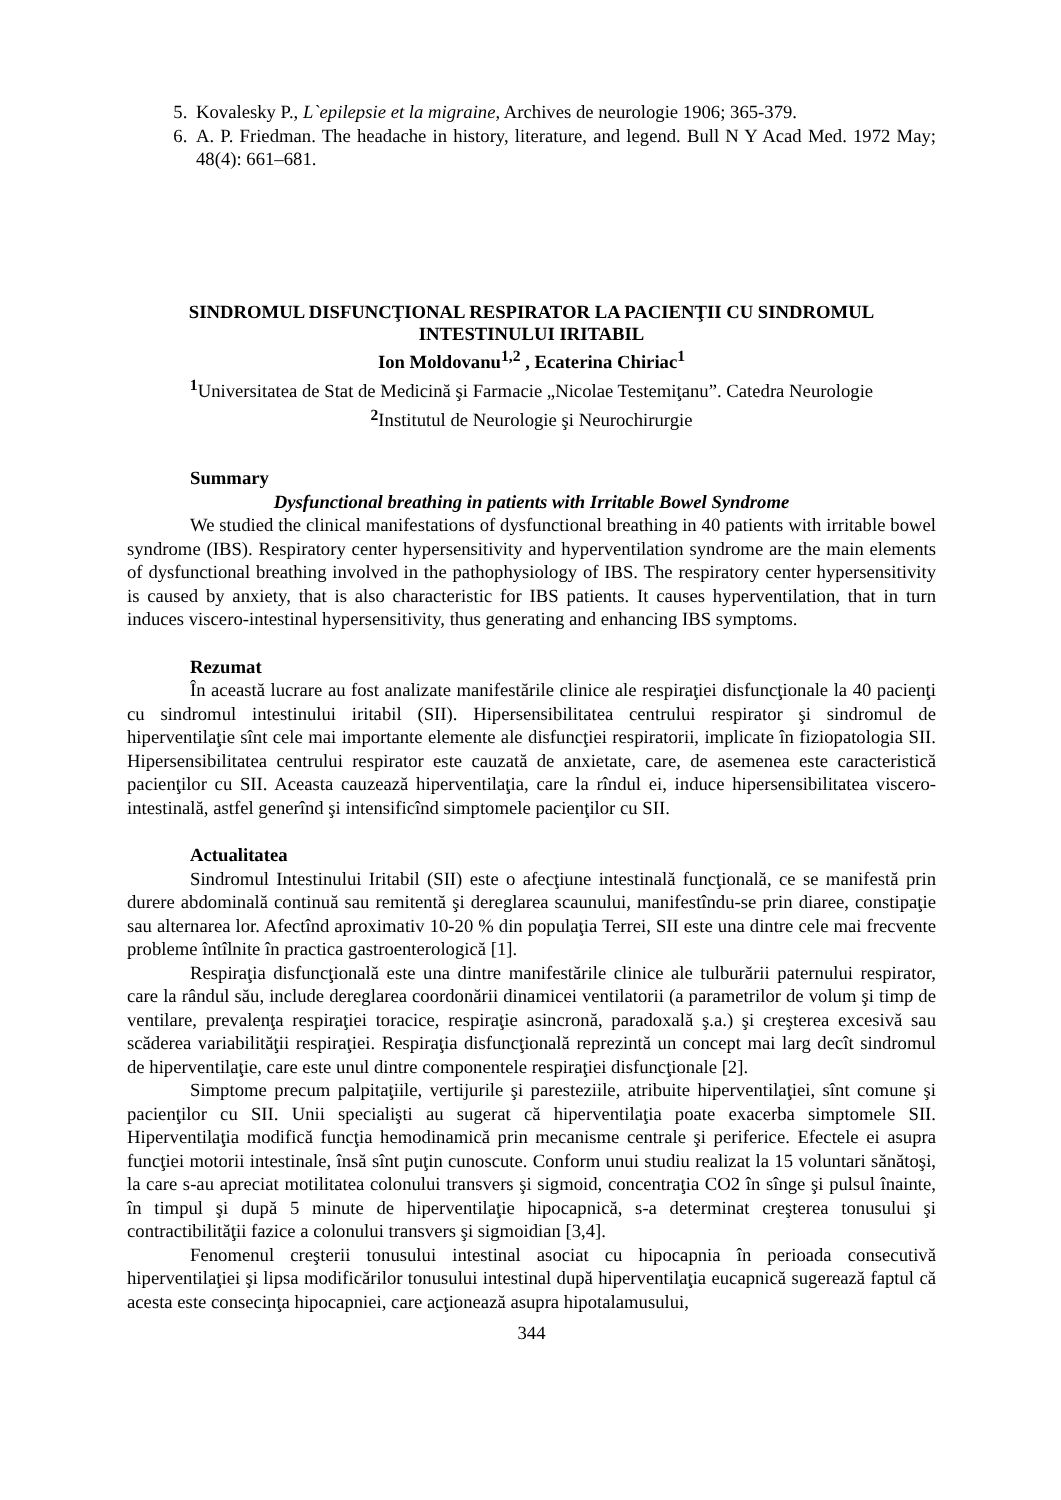5. Kovalesky P., L`epilepsie et la migraine, Archives de neurologie 1906; 365-379.
6. A. P. Friedman. The headache in history, literature, and legend. Bull N Y Acad Med. 1972 May; 48(4): 661–681.
SINDROMUL DISFUNCŢIONAL RESPIRATOR LA PACIENŢII CU SINDROMUL INTESTINULUI IRITABIL
Ion Moldovanu<sup>1,2</sup> , Ecaterina Chiriac<sup>1</sup>
<sup>1</sup> Universitatea de Stat de Medicină şi Farmacie „Nicolae Testemiţanu”. Catedra Neurologie
<sup>2</sup> Institutul de Neurologie şi Neurochirurgie
Summary
Dysfunctional breathing in patients with Irritable Bowel Syndrome
We studied the clinical manifestations of dysfunctional breathing in 40 patients with irritable bowel syndrome (IBS). Respiratory center hypersensitivity and hyperventilation syndrome are the main elements of dysfunctional breathing involved in the pathophysiology of IBS. The respiratory center hypersensitivity is caused by anxiety, that is also characteristic for IBS patients. It causes hyperventilation, that in turn induces viscero-intestinal hypersensitivity, thus generating and enhancing IBS symptoms.
Rezumat
În această lucrare au fost analizate manifestările clinice ale respiraţiei disfuncţionale la 40 pacienţi cu sindromul intestinului iritabil (SII). Hipersensibilitatea centrului respirator şi sindromul de hiperventilaţie sînt cele mai importante elemente ale disfuncţiei respiratorii, implicate în fiziopatologia SII. Hipersensibilitatea centrului respirator este cauzată de anxietate, care, de asemenea este caracteristică pacienţilor cu SII. Aceasta cauzează hiperventilaţia, care la rîndul ei, induce hipersensibilitatea viscero-intestinală, astfel generînd şi intensificînd simptomele pacienţilor cu SII.
Actualitatea
Sindromul Intestinului Iritabil (SII) este o afecţiune intestinală funcţională, ce se manifestă prin durere abdominală continuă sau remitentă şi dereglarea scaunului, manifestîndu-se prin diaree, constipaţie sau alternarea lor. Afectînd aproximativ 10-20 % din populaţia Terrei, SII este una dintre cele mai frecvente probleme întîlnite în practica gastroenterologică [1].
Respiraţia disfuncţională este una dintre manifestările clinice ale tulburării paternului respirator, care la rândul său, include dereglarea coordonării dinamicei ventilatorii (a parametrilor de volum şi timp de ventilare, prevalenţa respiraţiei toracice, respiraţie asincronă, paradoxală ş.a.) şi creşterea excesivă sau scăderea variabilităţii respiraţiei. Respiraţia disfuncţională reprezintă un concept mai larg decît sindromul de hiperventilaţie, care este unul dintre componentele respiraţiei disfuncţionale [2].
Simptome precum palpitaţiile, vertijurile şi paresteziile, atribuite hiperventilaţiei, sînt comune şi pacienţilor cu SII. Unii specialişti au sugerat că hiperventilaţia poate exacerba simptomele SII. Hiperventilaţia modifică funcţia hemodinamică prin mecanisme centrale şi periferice. Efectele ei asupra funcţiei motorii intestinale, însă sînt puţin cunoscute. Conform unui studiu realizat la 15 voluntari sănătoşi, la care s-au apreciat motilitatea colonului transvers şi sigmoid, concentraţia CO2 în sînge şi pulsul înainte, în timpul şi după 5 minute de hiperventilaţie hipocapnică, s-a determinat creşterea tonusului şi contractibilităţii fazice a colonului transvers şi sigmoidian [3,4].
Fenomenul creşterii tonusului intestinal asociat cu hipocapnia în perioada consecutivă hiperventilaţiei şi lipsa modificărilor tonusului intestinal după hiperventilaţia eucapnică sugerează faptul că acesta este consecinţa hipocapniei, care acţionează asupra hipotalamusului,
344